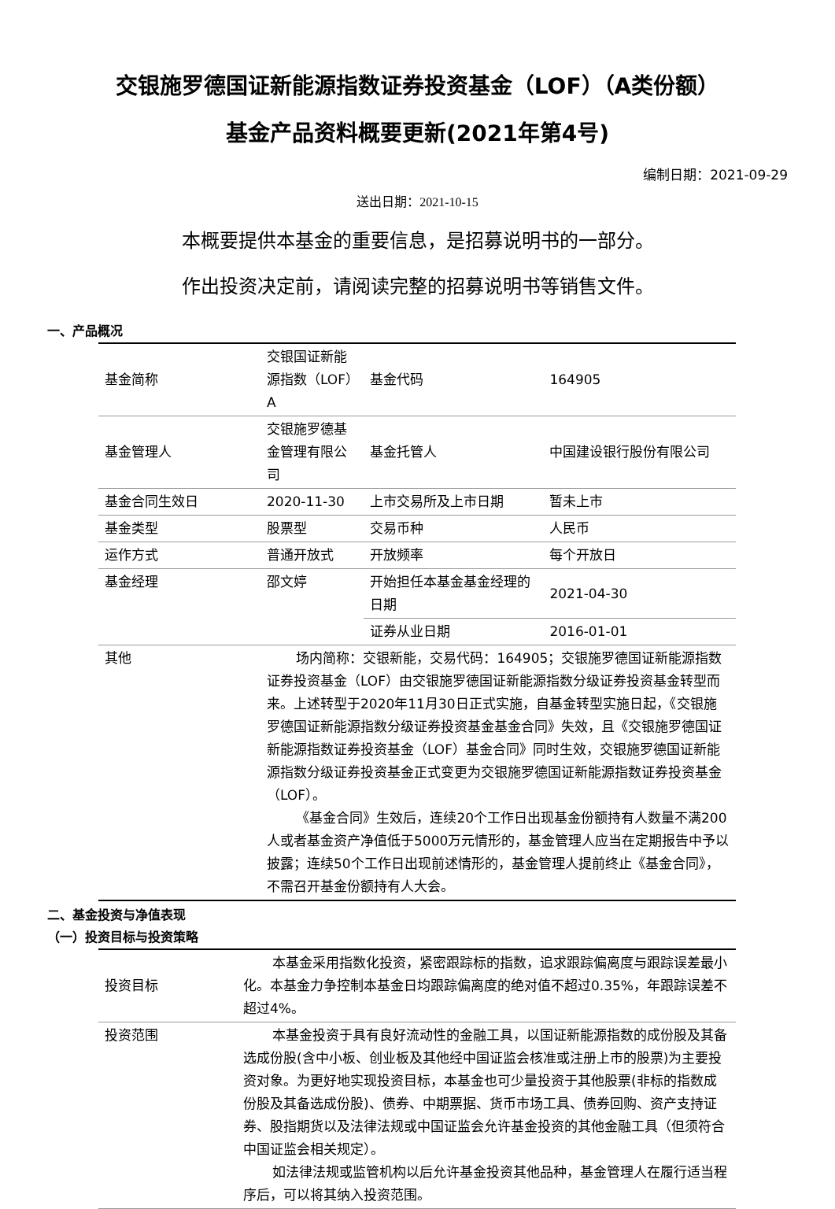交银施罗德国证新能源指数证券投资基金（LOF）（A类份额）
基金产品资料概要更新(2021年第4号)
编制日期：2021-09-29
送出日期：2021-10-15
本概要提供本基金的重要信息，是招募说明书的一部分。
作出投资决定前，请阅读完整的招募说明书等销售文件。
一、产品概况
| 基金简称 | 交银国证新能源指数（LOF）A | 基金代码 | 164905 |
| 基金管理人 | 交银施罗德基金管理有限公司 | 基金托管人 | 中国建设银行股份有限公司 |
| 基金合同生效日 | 2020-11-30 | 上市交易所及上市日期 | 暂未上市 |
| 基金类型 | 股票型 | 交易币种 | 人民币 |
| 运作方式 | 普通开放式 | 开放频率 | 每个开放日 |
| 基金经理 | 邵文婷 | 开始担任本基金基金经理的日期 | 2021-04-30 |
| | | 证券从业日期 | 2016-01-01 |
| 其他 | 场内简称：交银新能，交易代码：164905；交银施罗德国证新能源指数证券投资基金（LOF）由交银施罗德国证新能源指数分级证券投资基金转型而来。上述转型于2020年11月30日正式实施，自基金转型实施日起，《交银施罗德国证新能源指数分级证券投资基金基金合同》失效，且《交银施罗德国证新能源指数证券投资基金（LOF）基金合同》同时生效，交银施罗德国证新能源指数分级证券投资基金正式变更为交银施罗德国证新能源指数证券投资基金（LOF）。 《基金合同》生效后，连续20个工作日出现基金份额持有人数量不满200人或者基金资产净值低于5000万元情形的，基金管理人应当在定期报告中予以披露；连续50个工作日出现前述情形的，基金管理人提前终止《基金合同》，不需召开基金份额持有人大会。 | | |
二、基金投资与净值表现
（一）投资目标与投资策略
| 投资目标 | 本基金采用指数化投资，紧密跟踪标的指数，追求跟踪偏离度与跟踪误差最小化。本基金力争控制本基金日均跟踪偏离度的绝对值不超过0.35%，年跟踪误差不超过4%。 |
| 投资范围 | 本基金投资于具有良好流动性的金融工具，以国证新能源指数的成份股及其备选成份股(含中小板、创业板及其他经中国证监会核准或注册上市的股票)为主要投资对象。为更好地实现投资目标，本基金也可少量投资于其他股票(非标的指数成份股及其备选成份股)、债券、中期票据、货币市场工具、债券回购、资产支持证券、股指期货以及法律法规或中国证监会允许基金投资的其他金融工具（但须符合中国证监会相关规定）。 如法律法规或监管机构以后允许基金投资其他品种，基金管理人在履行适当程序后，可以将其纳入投资范围。 |